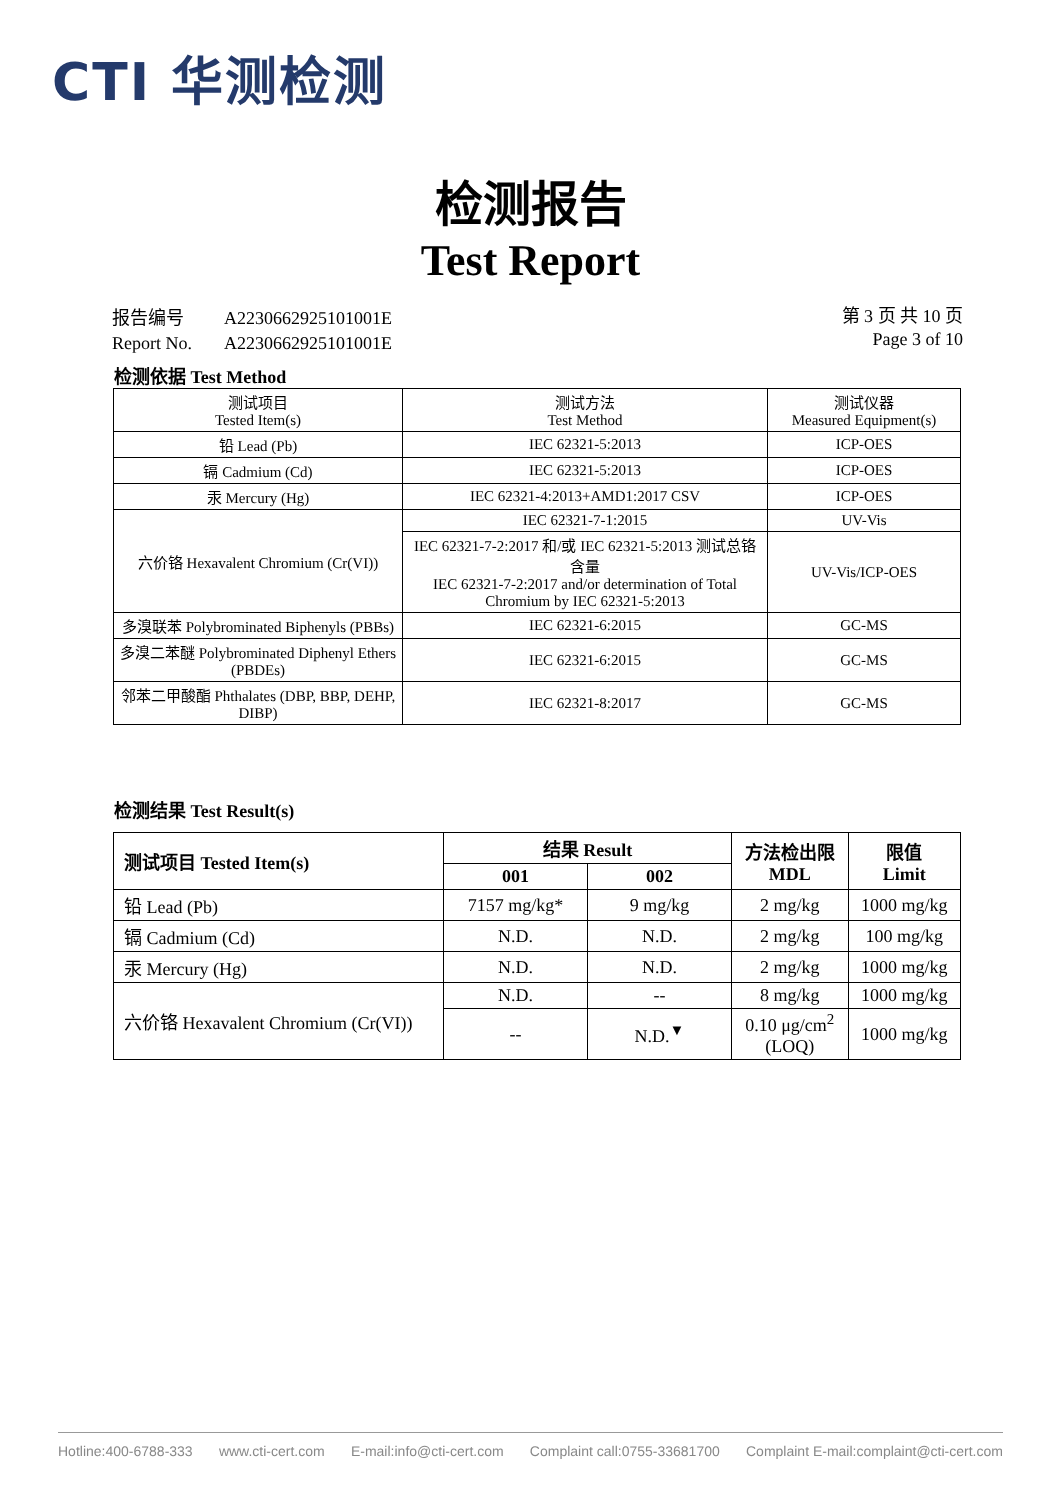CTI 华测检测
检测报告
Test Report
| 报告编号 | A2230662925101001E |
| Report No. | A2230662925101001E |
第 3 页 共 10 页
Page 3 of 10
检测依据 Test Method
| 测试项目 Tested Item(s) | 测试方法 Test Method | 测试仪器 Measured Equipment(s) |
| --- | --- | --- |
| 铅 Lead (Pb) | IEC 62321-5:2013 | ICP-OES |
| 镉 Cadmium (Cd) | IEC 62321-5:2013 | ICP-OES |
| 汞 Mercury (Hg) | IEC 62321-4:2013+AMD1:2017 CSV | ICP-OES |
| 六价铬 Hexavalent Chromium (Cr(VI)) | IEC 62321-7-1:2015 | UV-Vis |
| | IEC 62321-7-2:2017 和/或 IEC 62321-5:2013 测试总铬含量 IEC 62321-7-2:2017 and/or determination of Total Chromium by IEC 62321-5:2013 | UV-Vis/ICP-OES |
| 多溴联苯 Polybrominated Biphenyls (PBBs) | IEC 62321-6:2015 | GC-MS |
| 多溴二苯醚 Polybrominated Diphenyl Ethers (PBDEs) | IEC 62321-6:2015 | GC-MS |
| 邻苯二甲酸酯 Phthalates (DBP, BBP, DEHP, DIBP) | IEC 62321-8:2017 | GC-MS |
检测结果 Test Result(s)
| 测试项目 Tested Item(s) | 结果 Result | | 方法检出限 MDL | 限值 Limit |
| --- | --- | --- | --- | --- |
| | 001 | 002 | | |
| 铅 Lead (Pb) | 7157 mg/kg* | 9 mg/kg | 2 mg/kg | 1000 mg/kg |
| 镉 Cadmium (Cd) | N.D. | N.D. | 2 mg/kg | 100 mg/kg |
| 汞 Mercury (Hg) | N.D. | N.D. | 2 mg/kg | 1000 mg/kg |
| 六价铬 Hexavalent Chromium (Cr(VI)) | N.D. | -- | 8 mg/kg | 1000 mg/kg |
| | -- | N.D.<sup>▼</sup> | 0.10 μg/cm<sup>2</sup> (LOQ) | 1000 mg/kg |
Hotline:400-6788-333 www.cti-cert.com E-mail:info@cti-cert.com Complaint call:0755-33681700 Complaint E-mail:complaint@cti-cert.com